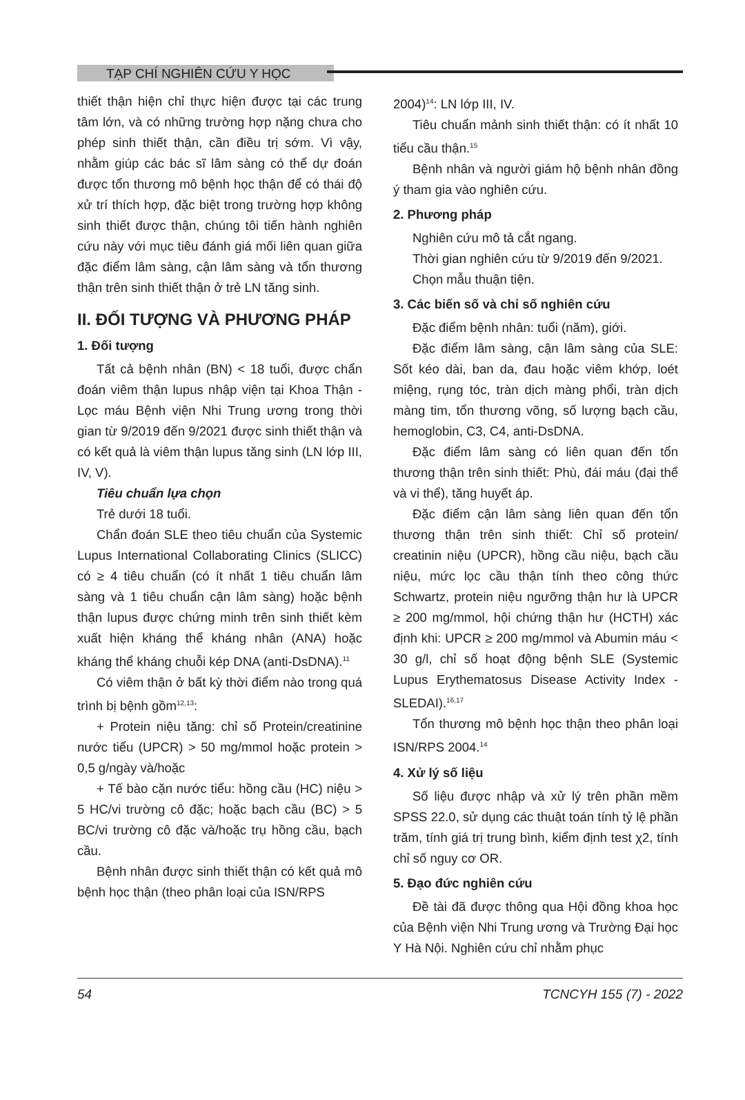TẠP CHÍ NGHIÊN CỨU Y HỌC
thiết thận hiện chỉ thực hiện được tại các trung tâm lớn, và có những trường hợp nặng chưa cho phép sinh thiết thận, cần điều trị sớm. Vì vậy, nhằm giúp các bác sĩ lâm sàng có thể dự đoán được tổn thương mô bệnh học thận để có thái độ xử trí thích hợp, đặc biệt trong trường hợp không sinh thiết được thận, chúng tôi tiến hành nghiên cứu này với mục tiêu đánh giá mối liên quan giữa đặc điểm lâm sàng, cận lâm sàng và tổn thương thận trên sinh thiết thận ở trẻ LN tăng sinh.
II. ĐỐI TƯỢNG VÀ PHƯƠNG PHÁP
1. Đối tượng
Tất cả bệnh nhân (BN) < 18 tuổi, được chẩn đoán viêm thận lupus nhập viện tại Khoa Thận - Lọc máu Bệnh viện Nhi Trung ương trong thời gian từ 9/2019 đến 9/2021 được sinh thiết thận và có kết quả là viêm thận lupus tăng sinh (LN lớp III, IV, V).
Tiêu chuẩn lựa chọn
Trẻ dưới 18 tuổi.
Chẩn đoán SLE theo tiêu chuẩn của Systemic Lupus International Collaborating Clinics (SLICC) có ≥ 4 tiêu chuẩn (có ít nhất 1 tiêu chuẩn lâm sàng và 1 tiêu chuẩn cận lâm sàng) hoặc bệnh thận lupus được chứng minh trên sinh thiết kèm xuất hiện kháng thể kháng nhân (ANA) hoặc kháng thể kháng chuỗi kép DNA (anti-DsDNA).<sup>11</sup>
Có viêm thận ở bất kỳ thời điểm nào trong quá trình bị bệnh gồm<sup>12,13</sup>:
+ Protein niệu tăng: chỉ số Protein/creatinine nước tiểu (UPCR) > 50 mg/mmol hoặc protein > 0,5 g/ngày và/hoặc
+ Tế bào cặn nước tiểu: hồng cầu (HC) niệu > 5 HC/vi trường cô đặc; hoặc bạch cầu (BC) > 5 BC/vi trường cô đặc và/hoặc trụ hồng cầu, bạch cầu.
Bệnh nhân được sinh thiết thận có kết quả mô bệnh học thận (theo phân loại của ISN/RPS
2004)<sup>14</sup>: LN lớp III, IV.
Tiêu chuẩn mảnh sinh thiết thận: có ít nhất 10 tiểu cầu thận.<sup>15</sup>
Bệnh nhân và người giám hộ bệnh nhân đồng ý tham gia vào nghiên cứu.
2. Phương pháp
Nghiên cứu mô tả cắt ngang.
Thời gian nghiên cứu từ 9/2019 đến 9/2021.
Chọn mẫu thuận tiện.
3. Các biến số và chỉ số nghiên cứu
Đặc điểm bệnh nhân: tuổi (năm), giới.
Đặc điểm lâm sàng, cận lâm sàng của SLE: Sốt kéo dài, ban da, đau hoặc viêm khớp, loét miệng, rụng tóc, tràn dịch màng phổi, tràn dịch màng tim, tổn thương võng, số lượng bạch cầu, hemoglobin, C3, C4, anti-DsDNA.
Đặc điểm lâm sàng có liên quan đến tổn thương thận trên sinh thiết: Phù, đái máu (đại thể và vi thể), tăng huyết áp.
Đặc điểm cận lâm sàng liên quan đến tổn thương thận trên sinh thiết: Chỉ số protein/ creatinin niệu (UPCR), hồng cầu niệu, bạch cầu niệu, mức lọc cầu thận tính theo công thức Schwartz, protein niệu ngưỡng thận hư là UPCR ≥ 200 mg/mmol, hội chứng thận hư (HCTH) xác định khi: UPCR ≥ 200 mg/mmol và Abumin máu < 30 g/l, chỉ số hoạt động bệnh SLE (Systemic Lupus Erythematosus Disease Activity Index -SLEDAI).<sup>16,17</sup>
Tổn thương mô bệnh học thận theo phân loại ISN/RPS 2004.<sup>14</sup>
4. Xử lý số liệu
Số liệu được nhập và xử lý trên phần mềm SPSS 22.0, sử dụng các thuật toán tính tỷ lệ phần trăm, tính giá trị trung bình, kiểm định test χ2, tính chỉ số nguy cơ OR.
5. Đạo đức nghiên cứu
Đề tài đã được thông qua Hội đồng khoa học của Bệnh viện Nhi Trung ương và Trường Đại học Y Hà Nội. Nghiên cứu chỉ nhằm phục
54 TCNCYH 155 (7) - 2022